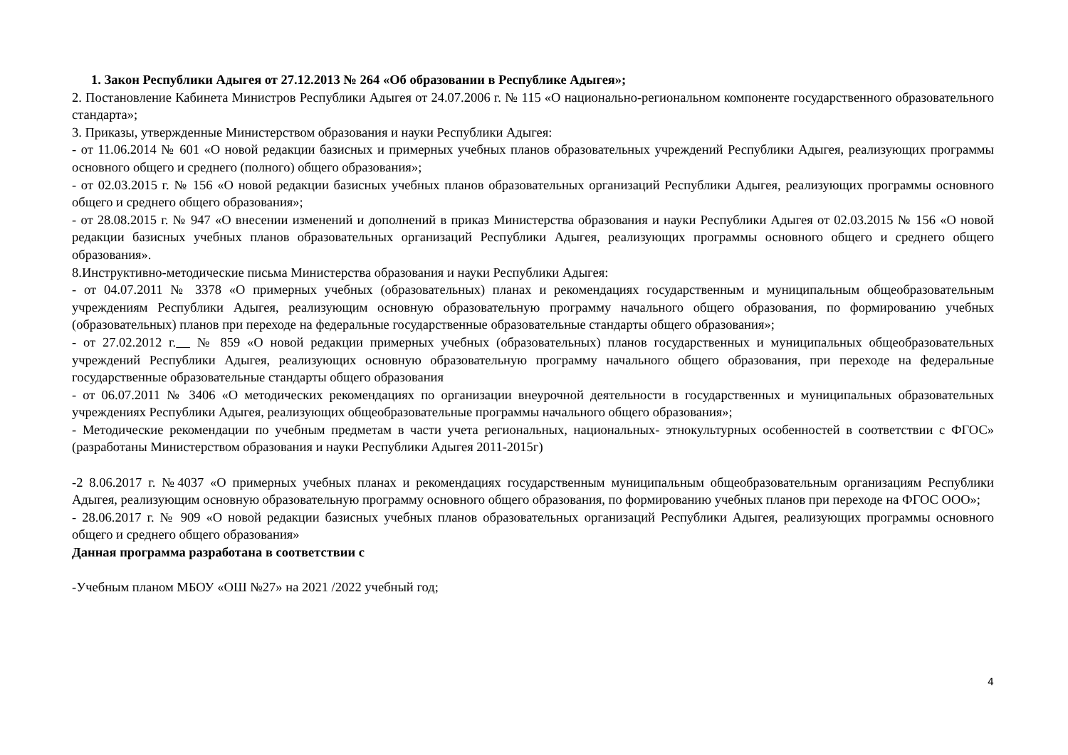1. Закон Республики Адыгея от 27.12.2013 № 264 «Об образовании в Республике Адыгея»;
2. Постановление Кабинета Министров Республики Адыгея от 24.07.2006 г. № 115 «О национально-региональном компоненте государственного образовательного стандарта»;
3. Приказы, утвержденные Министерством образования и науки Республики Адыгея:
- от 11.06.2014 № 601 «О новой редакции базисных и примерных учебных планов образовательных учреждений Республики Адыгея, реализующих программы основного общего и среднего (полного) общего образования»;
- от 02.03.2015 г. № 156 «О новой редакции базисных учебных планов образовательных организаций Республики Адыгея, реализующих программы основного общего и среднего общего образования»;
- от 28.08.2015 г. № 947 «О внесении изменений и дополнений в приказ Министерства образования и науки Республики Адыгея от 02.03.2015 № 156 «О новой редакции базисных учебных планов образовательных организаций Республики Адыгея, реализующих программы основного общего и среднего общего образования».
8.Инструктивно-методические письма Министерства образования и науки Республики Адыгея:
- от 04.07.2011 № 3378 «О примерных учебных (образовательных) планах и рекомендациях государственным и муниципальным общеобразовательным учреждениям Республики Адыгея, реализующим основную образовательную программу начального общего образования, по формированию учебных (образовательных) планов при переходе на федеральные государственные образовательные стандарты общего образования»;
- от 27.02.2012 г. № 859 «О новой редакции примерных учебных (образовательных) планов государственных и муниципальных общеобразовательных учреждений Республики Адыгея, реализующих основную образовательную программу начального общего образования, при переходе на федеральные государственные образовательные стандарты общего образования
- от 06.07.2011 № 3406 «О методических рекомендациях по организации внеурочной деятельности в государственных и муниципальных образовательных учреждениях Республики Адыгея, реализующих общеобразовательные программы начального общего образования»;
- Методические рекомендации по учебным предметам в части учета региональных, национальных- этнокультурных особенностей в соответствии с ФГОС» (разработаны Министерством образования и науки Республики Адыгея 2011-2015г)
-2 8.06.2017 г. №4037 «О примерных учебных планах и рекомендациях государственным муниципальным общеобразовательным организациям Республики Адыгея, реализующим основную образовательную программу основного общего образования, по формированию учебных планов при переходе на ФГОС ООО»;
- 28.06.2017 г. № 909 «О новой редакции базисных учебных планов образовательных организаций Республики Адыгея, реализующих программы основного общего и среднего общего образования»
Данная программа разработана в соответствии с
-Учебным планом МБОУ «ОШ №27» на 2021 /2022 учебный год;
4